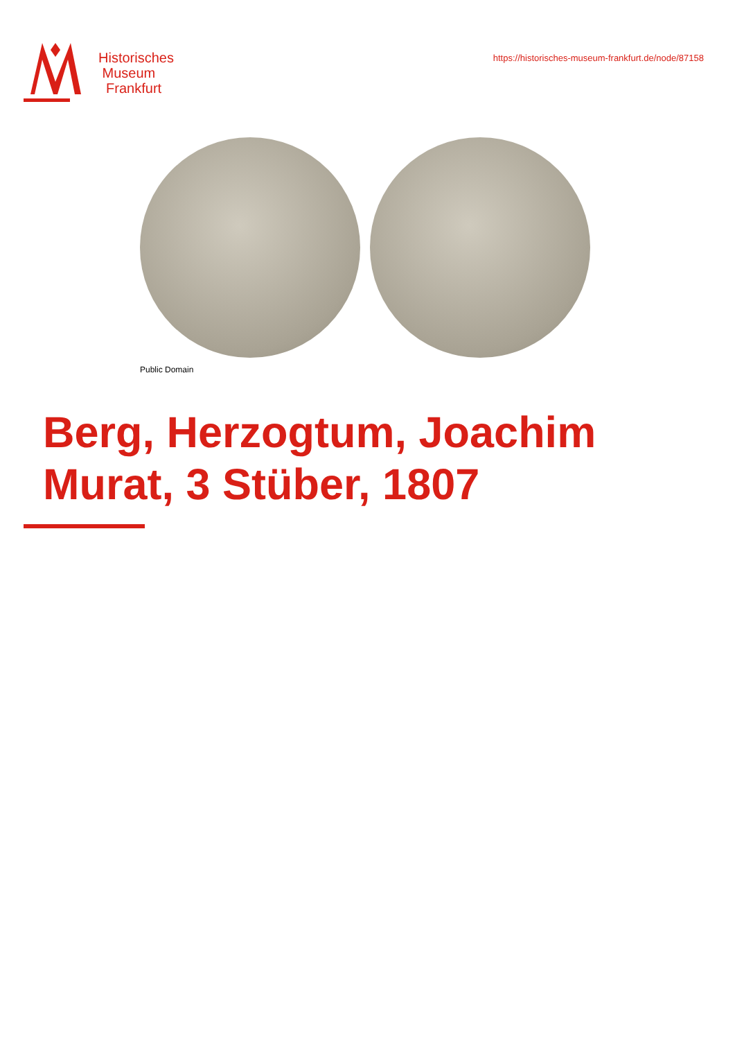Historisches
Museum
Frankfurt
https://historisches-museum-frankfurt.de/node/87158
Public Domain
Berg, Herzogtum, Joachim
Murat, 3 Stüber, 1807